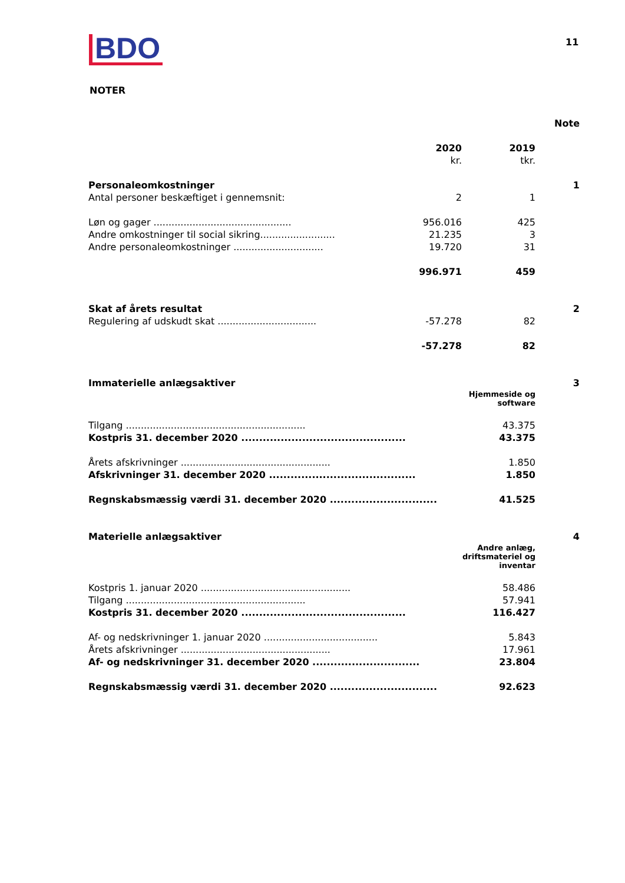BDO 11
NOTER
| | | | Note |
| | 2020 | 2019 | |
| | kr. | tkr. | |
| Personaleomkostninger | | | 1 |
| Antal personer beskæftiget i gennemsnit: | 2 | 1 | |
| Løn og gager .............................................. | 956.016 | 425 | |
| Andre omkostninger til social sikring......................... | 21.235 | 3 | |
| Andre personaleomkostninger .............................. | 19.720 | 31 | |
| | 996.971 | 459 | |
| Skat af årets resultat | | | 2 |
| Regulering af udskudt skat ................................. | -57.278 | 82 | |
| | -57.278 | 82 | |
| Immaterielle anlægsaktiver | | | 3 |
| | | Hjemmeside og software | |
| Tilgang ............................................................ | | 43.375 | |
| Kostpris 31. december 2020 .............................................. | | 43.375 | |
| Årets afskrivninger .................................................. | | 1.850 | |
| Afskrivninger 31. december 2020 ......................................... | | 1.850 | |
| Regnskabsmæssig værdi 31. december 2020 .............................. | | 41.525 | |
| Materielle anlægsaktiver | | | 4 |
| | | Andre anlæg, driftsmateriel og inventar | |
| Kostpris 1. januar 2020 .................................................. | | 58.486 | |
| Tilgang ............................................................ | | 57.941 | |
| Kostpris 31. december 2020 .............................................. | | 116.427 | |
| Af- og nedskrivninger 1. januar 2020 ...................................... | | 5.843 | |
| Årets afskrivninger .................................................. | | 17.961 | |
| Af- og nedskrivninger 31. december 2020 .............................. | | 23.804 | |
| Regnskabsmæssig værdi 31. december 2020 .............................. | | 92.623 | |